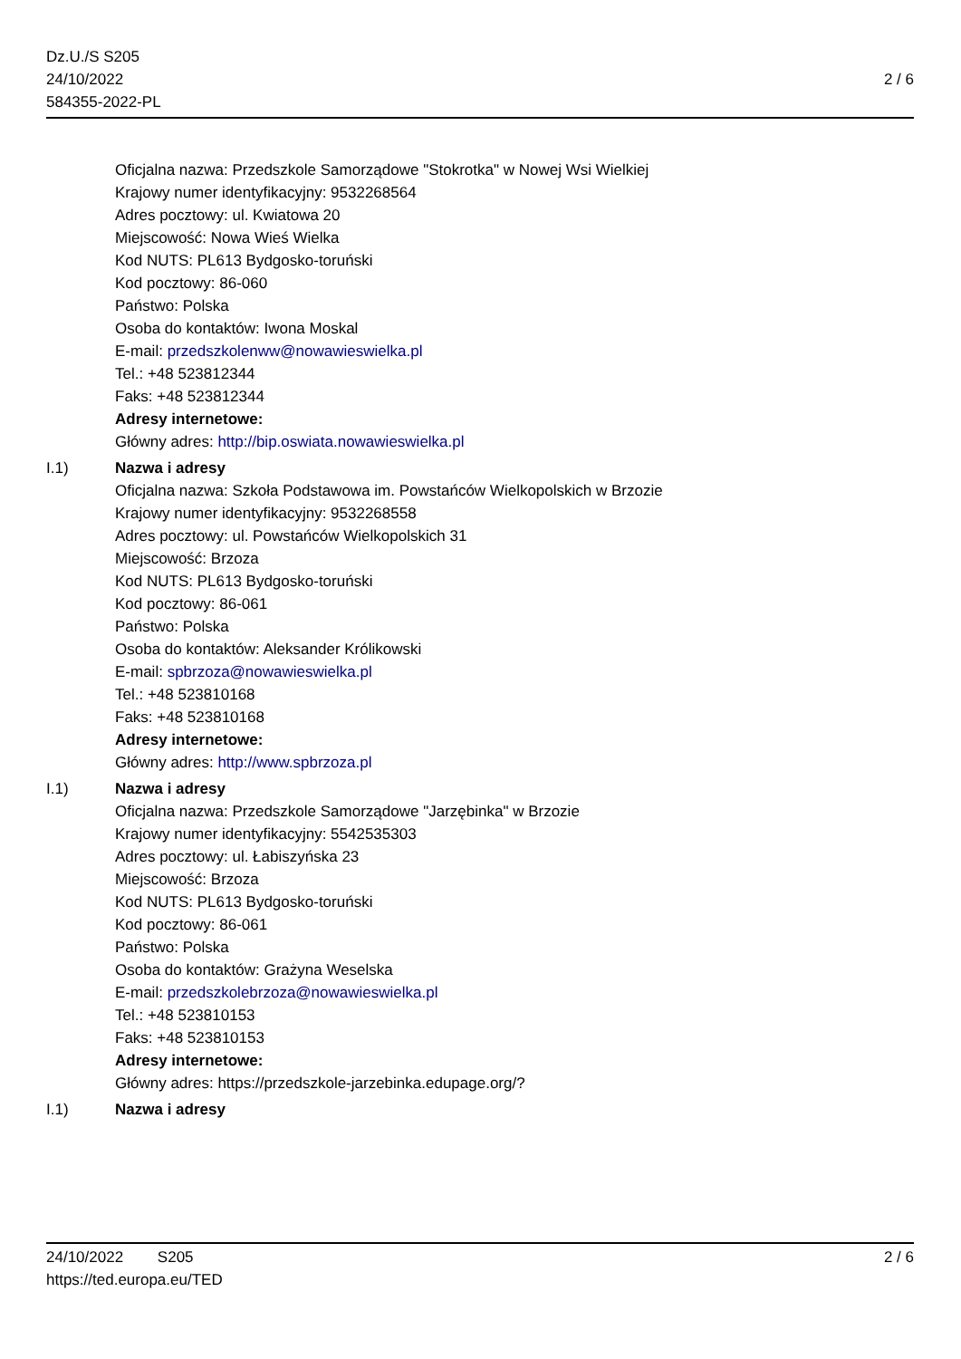Dz.U./S S205
24/10/2022
584355-2022-PL
2 / 6
Oficjalna nazwa: Przedszkole Samorządowe "Stokrotka" w Nowej Wsi Wielkiej
Krajowy numer identyfikacyjny: 9532268564
Adres pocztowy: ul. Kwiatowa 20
Miejscowość: Nowa Wieś Wielka
Kod NUTS: PL613 Bydgosko-toruński
Kod pocztowy: 86-060
Państwo: Polska
Osoba do kontaktów: Iwona Moskal
E-mail: przedszkolenww@nowawieswielka.pl
Tel.: +48 523812344
Faks: +48 523812344
Adresy internetowe:
Główny adres: http://bip.oswiata.nowawieswielka.pl
I.1) Nazwa i adresy
Oficjalna nazwa: Szkoła Podstawowa im. Powstańców Wielkopolskich w Brzozie
Krajowy numer identyfikacyjny: 9532268558
Adres pocztowy: ul. Powstańców Wielkopolskich 31
Miejscowość: Brzoza
Kod NUTS: PL613 Bydgosko-toruński
Kod pocztowy: 86-061
Państwo: Polska
Osoba do kontaktów: Aleksander Królikowski
E-mail: spbrzoza@nowawieswielka.pl
Tel.: +48 523810168
Faks: +48 523810168
Adresy internetowe:
Główny adres: http://www.spbrzoza.pl
I.1) Nazwa i adresy
Oficjalna nazwa: Przedszkole Samorządowe "Jarzębinka" w Brzozie
Krajowy numer identyfikacyjny: 5542535303
Adres pocztowy: ul. Łabiszyńska 23
Miejscowość: Brzoza
Kod NUTS: PL613 Bydgosko-toruński
Kod pocztowy: 86-061
Państwo: Polska
Osoba do kontaktów: Grażyna Weselska
E-mail: przedszkolebrzoza@nowawieswielka.pl
Tel.: +48 523810153
Faks: +48 523810153
Adresy internetowe:
Główny adres: https://przedszkole-jarzebinka.edupage.org/?
I.1) Nazwa i adresy
24/10/2022 S205 2 / 6
https://ted.europa.eu/TED